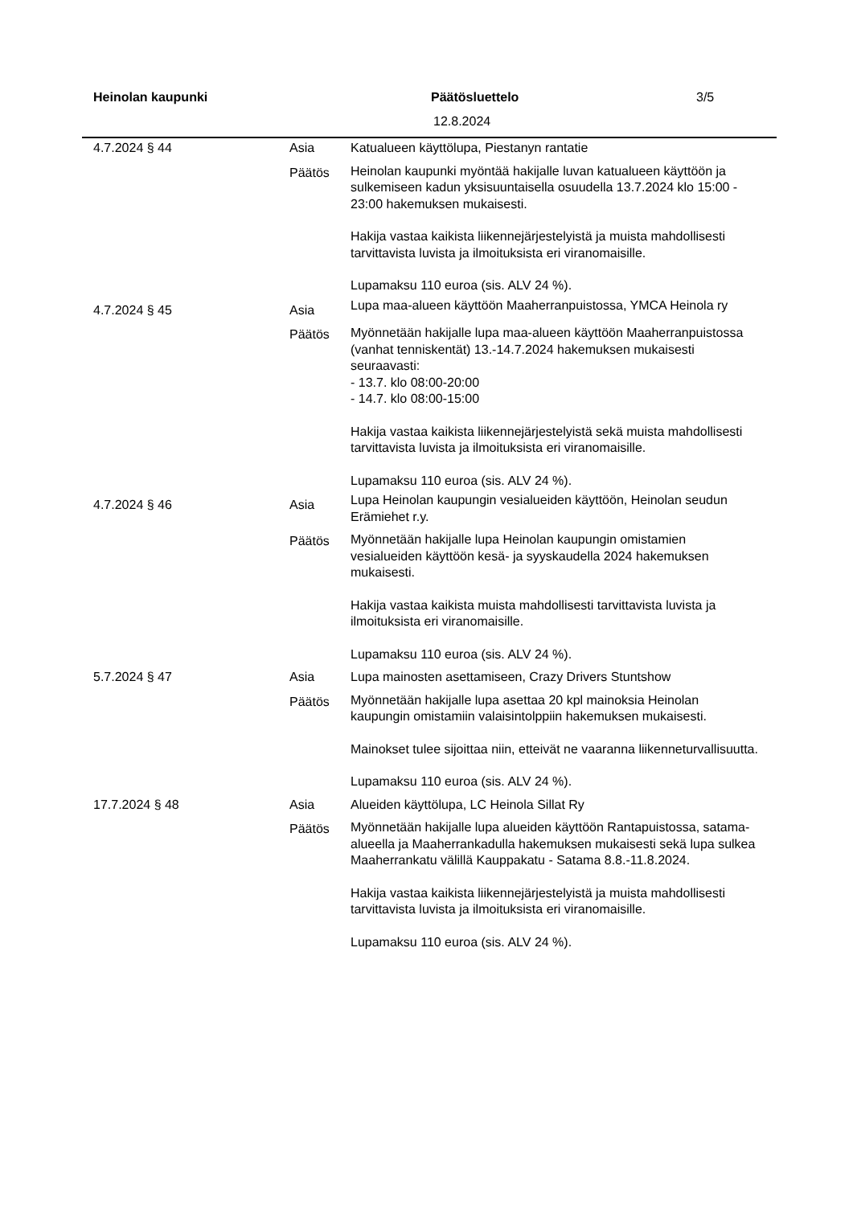Heinolan kaupunki Päätösluettelo 3/5
12.8.2024
| 4.7.2024 § 44 | Asia | Katualueen käyttölupa, Piestanyn rantatie |
| | Päätös | Heinolan kaupunki myöntää hakijalle luvan katualueen käyttöön ja sulkemiseen kadun yksisuuntaisella osuudella 13.7.2024 klo 15:00 - 23:00 hakemuksen mukaisesti. Hakija vastaa kaikista liikennejärjestelyistä ja muista mahdollisesti tarvittavista luvista ja ilmoituksista eri viranomaisille. Lupamaksu 110 euroa (sis. ALV 24 %). |
| 4.7.2024 § 45 | Asia | Lupa maa-alueen käyttöön Maaherranpuistossa, YMCA Heinola ry |
| | Päätös | Myönnetään hakijalle lupa maa-alueen käyttöön Maaherranpuistossa (vanhat tenniskentät) 13.-14.7.2024 hakemuksen mukaisesti seuraavasti: - 13.7. klo 08:00-20:00 - 14.7. klo 08:00-15:00 Hakija vastaa kaikista liikennejärjestelyistä sekä muista mahdollisesti tarvittavista luvista ja ilmoituksista eri viranomaisille. Lupamaksu 110 euroa (sis. ALV 24 %). |
| 4.7.2024 § 46 | Asia | Lupa Heinolan kaupungin vesialueiden käyttöön, Heinolan seudun Erämiehet r.y. |
| | Päätös | Myönnetään hakijalle lupa Heinolan kaupungin omistamien vesialueiden käyttöön kesä- ja syyskaudella 2024 hakemuksen mukaisesti. Hakija vastaa kaikista muista mahdollisesti tarvittavista luvista ja ilmoituksista eri viranomaisille. Lupamaksu 110 euroa (sis. ALV 24 %). |
| 5.7.2024 § 47 | Asia | Lupa mainosten asettamiseen, Crazy Drivers Stuntshow |
| | Päätös | Myönnetään hakijalle lupa asettaa 20 kpl mainoksia Heinolan kaupungin omistamiin valaisintolppiin hakemuksen mukaisesti. Mainokset tulee sijoittaa niin, etteivät ne vaaranna liikenneturvallisuutta. Lupamaksu 110 euroa (sis. ALV 24 %). |
| 17.7.2024 § 48 | Asia | Alueiden käyttölupa, LC Heinola Sillat Ry |
| | Päätös | Myönnetään hakijalle lupa alueiden käyttöön Rantapuistossa, satama-alueella ja Maaherrankadulla hakemuksen mukaisesti sekä lupa sulkea Maaherrankatu välillä Kauppakatu - Satama 8.8.-11.8.2024. Hakija vastaa kaikista liikennejärjestelyistä ja muista mahdollisesti tarvittavista luvista ja ilmoituksista eri viranomaisille. Lupamaksu 110 euroa (sis. ALV 24 %). |